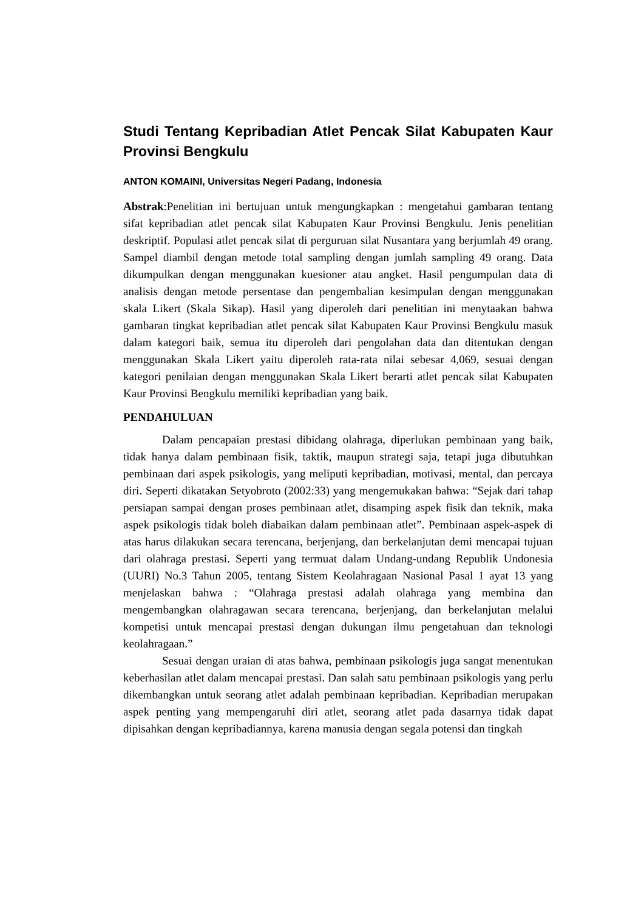Studi Tentang Kepribadian Atlet Pencak Silat Kabupaten Kaur Provinsi Bengkulu
ANTON KOMAINI, Universitas Negeri Padang, Indonesia
Abstrak:Penelitian ini bertujuan untuk mengungkapkan : mengetahui gambaran tentang sifat kepribadian atlet pencak silat Kabupaten Kaur Provinsi Bengkulu. Jenis penelitian deskriptif. Populasi atlet pencak silat di perguruan silat Nusantara yang berjumlah 49 orang. Sampel diambil dengan metode total sampling dengan jumlah sampling 49 orang. Data dikumpulkan dengan menggunakan kuesioner atau angket. Hasil pengumpulan data di analisis dengan metode persentase dan pengembalian kesimpulan dengan menggunakan skala Likert (Skala Sikap). Hasil yang diperoleh dari penelitian ini menytaakan bahwa gambaran tingkat kepribadian atlet pencak silat Kabupaten Kaur Provinsi Bengkulu masuk dalam kategori baik, semua itu diperoleh dari pengolahan data dan ditentukan dengan menggunakan Skala Likert yaitu diperoleh rata-rata nilai sebesar 4,069, sesuai dengan kategori penilaian dengan menggunakan Skala Likert berarti atlet pencak silat Kabupaten Kaur Provinsi Bengkulu memiliki kepribadian yang baik.
PENDAHULUAN
Dalam pencapaian prestasi dibidang olahraga, diperlukan pembinaan yang baik, tidak hanya dalam pembinaan fisik, taktik, maupun strategi saja, tetapi juga dibutuhkan pembinaan dari aspek psikologis, yang meliputi kepribadian, motivasi, mental, dan percaya diri. Seperti dikatakan Setyobroto (2002:33) yang mengemukakan bahwa: “Sejak dari tahap persiapan sampai dengan proses pembinaan atlet, disamping aspek fisik dan teknik, maka aspek psikologis tidak boleh diabaikan dalam pembinaan atlet”. Pembinaan aspek-aspek di atas harus dilakukan secara terencana, berjenjang, dan berkelanjutan demi mencapai tujuan dari olahraga prestasi. Seperti yang termuat dalam Undang-undang Republik Undonesia (UURI) No.3 Tahun 2005, tentang Sistem Keolahragaan Nasional Pasal 1 ayat 13 yang menjelaskan bahwa : “Olahraga prestasi adalah olahraga yang membina dan mengembangkan olahragawan secara terencana, berjenjang, dan berkelanjutan melalui kompetisi untuk mencapai prestasi dengan dukungan ilmu pengetahuan dan teknologi keolahragaan.”
Sesuai dengan uraian di atas bahwa, pembinaan psikologis juga sangat menentukan keberhasilan atlet dalam mencapai prestasi. Dan salah satu pembinaan psikologis yang perlu dikembangkan untuk seorang atlet adalah pembinaan kepribadian. Kepribadian merupakan aspek penting yang mempengaruhi diri atlet, seorang atlet pada dasarnya tidak dapat dipisahkan dengan kepribadiannya, karena manusia dengan segala potensi dan tingkah